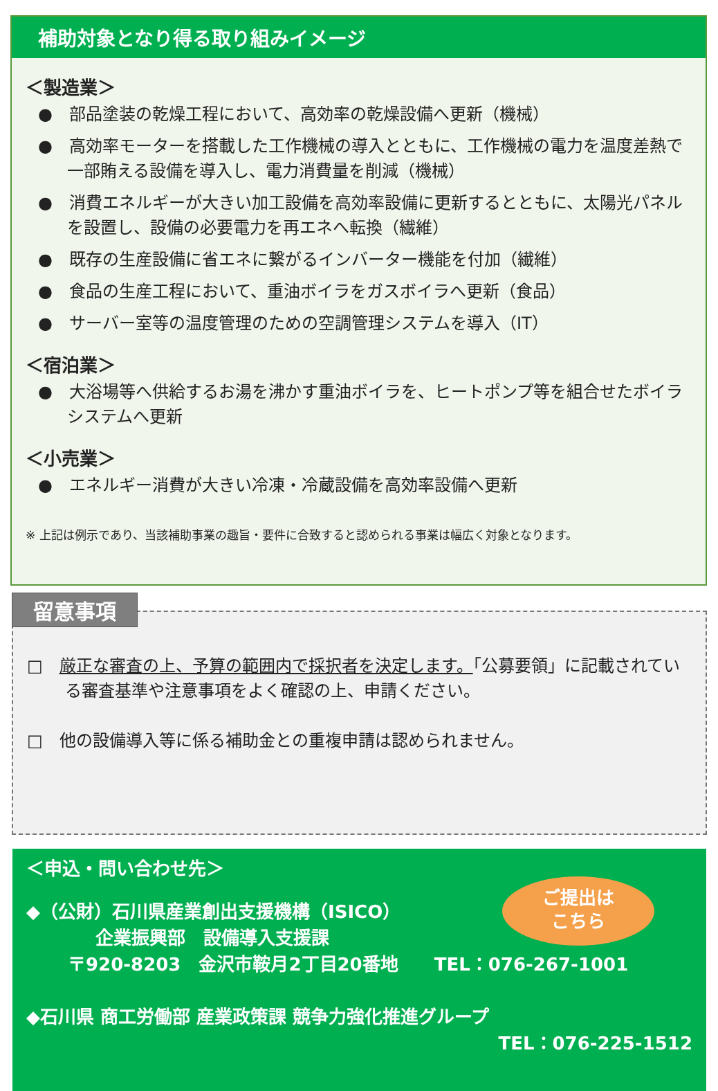補助対象となり得る取り組みイメージ
＜製造業＞
●　部品塗装の乾燥工程において、高効率の乾燥設備へ更新（機械）
●　高効率モーターを搭載した工作機械の導入とともに、工作機械の電力を温度差熱で一部賄える設備を導入し、電力消費量を削減（機械）
●　消費エネルギーが大きい加工設備を高効率設備に更新するとともに、太陽光パネルを設置し、設備の必要電力を再エネへ転換（繊維）
●　既存の生産設備に省エネに繋がるインバーター機能を付加（繊維）
●　食品の生産工程において、重油ボイラをガスボイラへ更新（食品）
●　サーバー室等の温度管理のための空調管理システムを導入（IT）
＜宿泊業＞
●　大浴場等へ供給するお湯を沸かす重油ボイラを、ヒートポンプ等を組合せたボイラシステムへ更新
＜小売業＞
●　エネルギー消費が大きい冷凍・冷蔵設備を高効率設備へ更新
※ 上記は例示であり、当該補助事業の趣旨・要件に合致すると認められる事業は幅広く対象となります。
留意事項
□　厳正な審査の上、予算の範囲内で採択者を決定します。「公募要領」に記載されている審査基準や注意事項をよく確認の上、申請ください。
□　他の設備導入等に係る補助金との重複申請は認められません。
＜申込・問い合わせ先＞
ご提出は
こちら
◆（公財）石川県産業創出支援機構（ISICO）
企業振興部　設備導入支援課
〒920-8203　金沢市鞍月2丁目20番地　　TEL：076-267-1001
◆石川県 商工労働部 産業政策課 競争力強化推進グループ
TEL：076-225-1512